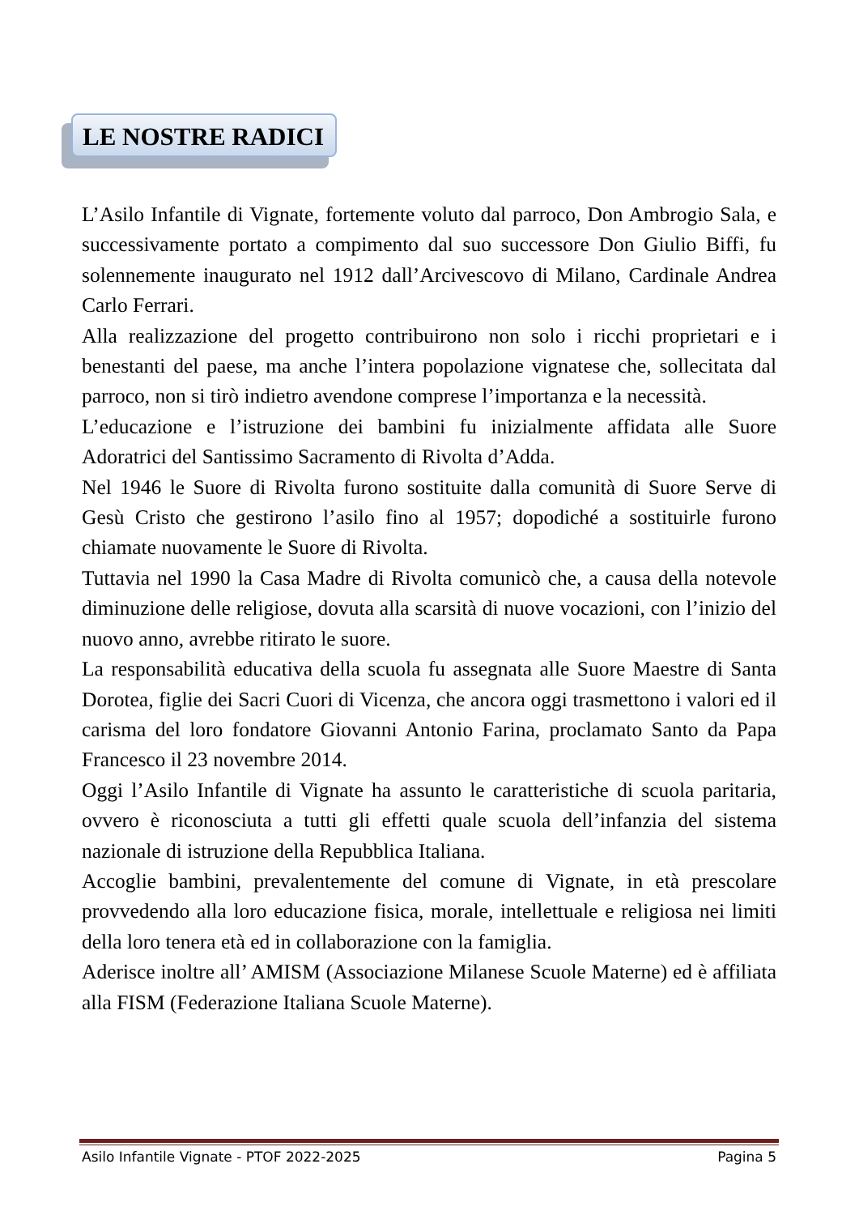LE NOSTRE RADICI
L’Asilo Infantile di Vignate, fortemente voluto dal parroco, Don Ambrogio Sala, e successivamente portato a compimento dal suo successore Don Giulio Biffi, fu solennemente inaugurato nel 1912 dall’Arcivescovo di Milano, Cardinale Andrea Carlo Ferrari.
Alla realizzazione del progetto contribuirono non solo i ricchi proprietari e i benestanti del paese, ma anche l’intera popolazione vignatese che, sollecitata dal parroco, non si tirò indietro avendone comprese l’importanza e la necessità.
L’educazione e l’istruzione dei bambini fu inizialmente affidata alle Suore Adoratrici del Santissimo Sacramento di Rivolta d’Adda.
Nel 1946 le Suore di Rivolta furono sostituite dalla comunità di Suore Serve di Gesù Cristo che gestirono l’asilo fino al 1957; dopodiché a sostituirle furono chiamate nuovamente le Suore di Rivolta.
Tuttavia nel 1990 la Casa Madre di Rivolta comunicò che, a causa della notevole diminuzione delle religiose, dovuta alla scarsità di nuove vocazioni, con l’inizio del nuovo anno, avrebbe ritirato le suore.
La responsabilità educativa della scuola fu assegnata alle Suore Maestre di Santa Dorotea, figlie dei Sacri Cuori di Vicenza, che ancora oggi trasmettono i valori ed il carisma del loro fondatore Giovanni Antonio Farina, proclamato Santo da Papa Francesco il 23 novembre 2014.
Oggi l’Asilo Infantile di Vignate ha assunto le caratteristiche di scuola paritaria, ovvero è riconosciuta a tutti gli effetti quale scuola dell’infanzia del sistema nazionale di istruzione della Repubblica Italiana.
Accoglie bambini, prevalentemente del comune di Vignate, in età prescolare provvedendo alla loro educazione fisica, morale, intellettuale e religiosa nei limiti della loro tenera età ed in collaborazione con la famiglia.
Aderisce inoltre all’ AMISM (Associazione Milanese Scuole Materne) ed è affiliata alla FISM (Federazione Italiana Scuole Materne).
Asilo Infantile Vignate - PTOF 2022-2025 Pagina 5